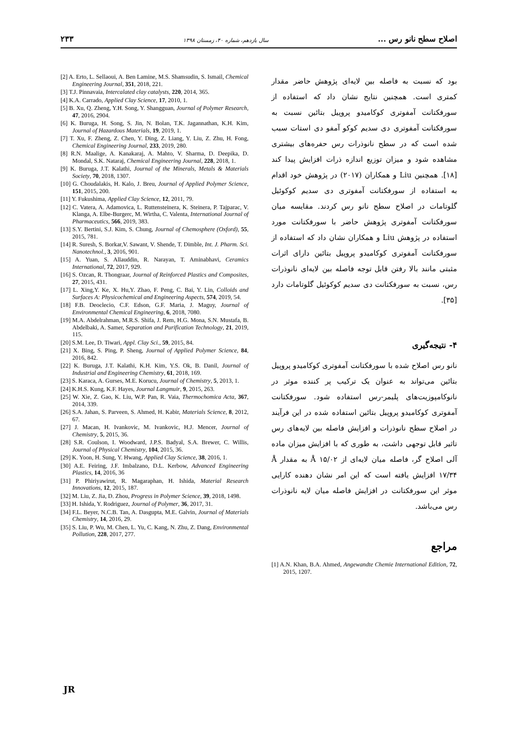اصلاح سطح نانو رس ... سال یازدهم، شماره ۴۰، زمستان ۱۳۹۸ ۲۳۳
بود که نسبت به فاصله بین لایه‌ای پژوهش حاضر مقدار کمتری است. همچنین نتایج نشان داد که استفاده از سورفکتانت آمفوتری کوکامیدو پروپیل بتائین نسبت به سورفکتانت آمفوتری دی سدیم کوکو آمفو دی استات سبب شده است که در سطح نانوذرات رس حفره‌های بیشتری مشاهده شود و میزان توزیع اندازه ذرات افزایش پیدا کند [۱۸]. همچنین Liu و همکاران (۲۰۱۷) در پژوهش خود اقدام به استفاده از سورفکتانت آمفوتری دی سدیم کوکوئیل گلوتامات در اصلاح سطح نانو رس کردند. مقایسه میان سورفکتانت آمفوتری پژوهش حاضر با سورفکتانت مورد استفاده در پژوهش Liu و همکاران نشان داد که استفاده از سورفکتانت آمفوتری کوکامیدو پروپیل بتائین دارای اثرات مثبتی مانند بالا رفتن قابل توجه فاصله بین لایه‌ای نانوذرات رس، نسبت به سورفکتانت دی سدیم کوکوئیل گلوتامات دارد [۳۵].
۴- نتیجه‌گیری
نانو رس اصلاح شده با سورفکتانت آمفوتری کوکامیدو پروپیل بتائین می‌تواند به عنوان یک ترکیب پر کننده موثر در نانوکامپوزیت‌های پلیمر-رس استفاده شود. سورفکتانت آمفوتری کوکامیدو پروپیل بتائین استفاده شده در این فرآیند در اصلاح سطح نانوذرات و افزایش فاصله بین لایه‌های رس تاثیر قابل توجهی داشت، به طوری که با افزایش میزان ماده آلی اصلاح گر، فاصله میان لایه‌ای از Å ۱۵/۰۲ به مقدار Å ۱۷/۳۴ افزایش یافته است که این امر نشان دهنده کارایی موثر این سورفکتانت در افزایش فاصله میان لایه نانوذرات رس می‌باشد.
مراجع
[1] A.N. Khan, B.A. Ahmed, Angewandte Chemie International Edition, 72, 2015, 1207.
[2] A. Erto, L. Sellaoui, A. Ben Lamine, M.S. Shamsudin, S. Ismail, Chemical Engineering Journal, 351, 2018, 221.
[3] T.J. Pinnavaia, Intercalated clay catalysts, 220, 2014, 365.
[4] K.A. Carrado, Applied Clay Science, 17, 2010, 1.
[5] B. Xu, Q. Zheng, Y.H. Song, Y. Shangguan, Journal of Polymer Research, 47, 2016, 2904.
[6] K. Buruga, H. Song, S. Jin, N. Bolan, T.K. Jagannathan, K.H. Kim, Journal of Hazardous Materials, 19, 2019, 1.
[7] T. Xu, F. Zheng, Z. Chen, Y. Ding, Z. Liang, Y. Liu, Z. Zhu, H. Fong, Chemical Engineering Journal, 233, 2019, 280.
[8] R.N. Maalige, A. Kanakaraj, A. Mahto, V. Sharma, D. Deepika, D. Mondal, S.K. Nataraj, Chemical Engineering Journal, 228, 2018, 1.
[9] K. Buruga, J.T. Kalathi, Journal of the Minerals, Metals & Materials Society, 70, 2018, 1307.
[10] G. Choudalakis, H. Kalo, J. Breu, Journal of Applied Polymer Science, 151, 2015, 200.
[11] Y. Fukushima, Applied Clay Science, 12, 2011, 79.
[12] C. Vatera, A. Adamovica, L. Ruttensteinera, K. Steinera, P. Tajparac, V. Klanga, A. Elbe-Burgerc, M. Wirtha, C. Valenta, International Journal of Pharmaceutics, 566, 2019, 383.
[13] S.Y. Bertini, S.J. Kim, S. Chung, Journal of Chemosphere (Oxford), 55, 2015, 781.
[14] R. Suresh, S. Borkar,V. Sawant, V. Shende, T. Dimble, Int. J. Pharm. Sci. Nanotechnol., 3, 2016, 901.
[15] A. Yuan, S. Allauddin, R. Narayan, T. Aminabhavi, Ceramics International, 72, 2017, 929.
[16] S. Ozcan, R. Thongraar, Journal of Reinforced Plastics and Composites, 27, 2015, 431.
[17] L. Xing,Y. Ke, X. Hu,Y. Zhao, F. Peng, C. Bai, Y. Lin, Colloids and Surfaces A: Physicochemical and Engineering Aspects, 574, 2019, 54.
[18] F.B. Deoclecio, C.F. Edson, G.F. Maria, J. Maguy, Journal of Environmental Chemical Engineering, 6, 2018, 7080.
[19] M.A. Abdelrahman, M.R.S. Shifa, J. Rem, H.G. Mona, S.N. Mustafa, B. Abdelbaki, A. Samer, Separation and Purification Technology, 21, 2019, 115.
[20] S.M. Lee, D. Tiwari, Appl. Clay Sci., 59, 2015, 84.
[21] X. Bing, S. Ping, P. Sheng, Journal of Applied Polymer Science, 84, 2016, 842.
[22] K. Buruga, J.T. Kalathi, K.H. Kim, Y.S. Ok, B. Danil, Journal of Industrial and Engineering Chemistry, 61, 2018, 169.
[23] S. Karaca, A. Gurses, M.E. Korucu, Journal of Chemistry, 5, 2013, 1.
[24] K.H.S. Kung, K.F. Hayes, Journal Langmuir, 9, 2015, 263.
[25] W. Xie, Z. Gao, K. Liu, W.P. Pan, R. Vaia, Thermochomica Acta, 367, 2014, 339.
[26] S.A. Jahan, S. Parveen, S. Ahmed, H. Kabir, Materials Science, 8, 2012, 67.
[27] J. Macan, H. Ivankovic, M. Ivankovic, H.J. Mencer, Journal of Chemistry, 5, 2015, 36.
[28] S.R. Coulson, I. Woodward, J.P.S. Badyal, S.A. Brewer, C. Willis, Journal of Physical Chemistry, 104, 2015, 36.
[29] K. Yoon, H. Sung, Y. Hwang, Applied Clay Science, 38, 2016, 1.
[30] A.E. Feiring, J.F. Imbalzano, D.L. Kerbow, Advanced Engineering Plastics, 14, 2016, 36
[31] P. Phiriyawirut, R. Magaraphan, H. Ishida, Material Research Innovations, 12, 2015, 187.
[32] M. Liu, Z. Jia, D. Zhou, Progress in Polymer Science, 39, 2018, 1498.
[33] H. Ishida, Y. Rodriguez, Journal of Polymer, 36, 2017, 31.
[34] F.L. Beyer, N.C.B. Tan, A. Dasgupta, M.E. Galvin, Journal of Materials Chemistry, 14, 2016, 29.
[35] S. Liu, P. Wu, M. Chen, L. Yu, C. Kang, N. Zhu, Z. Dang, Environmental Pollution, 228, 2017, 277.
JR